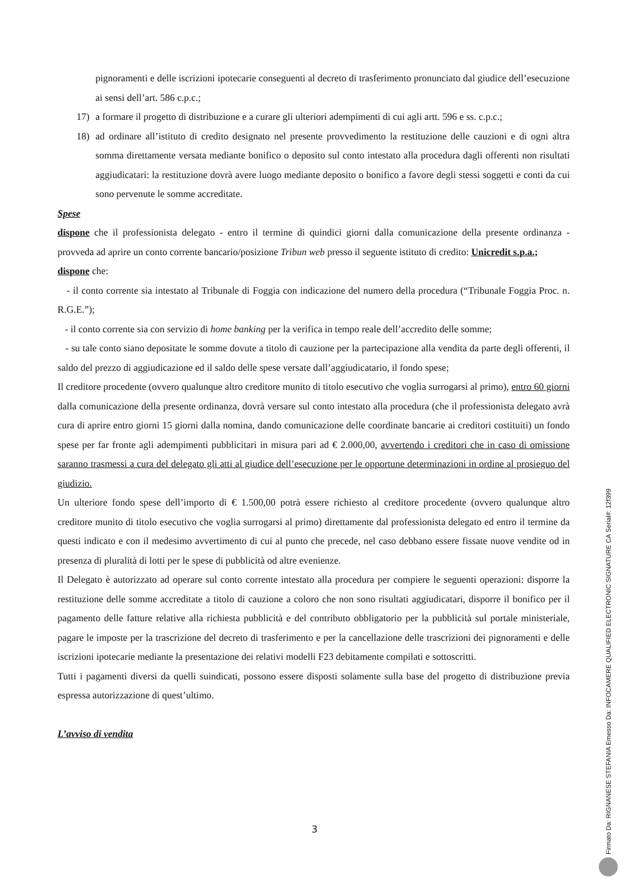pignoramenti e delle iscrizioni ipotecarie conseguenti al decreto di trasferimento pronunciato dal giudice dell’esecuzione ai sensi dell’art. 586 c.p.c.;
17) a formare il progetto di distribuzione e a curare gli ulteriori adempimenti di cui agli artt. 596 e ss. c.p.c.;
18) ad ordinare all’istituto di credito designato nel presente provvedimento la restituzione delle cauzioni e di ogni altra somma direttamente versata mediante bonifico o deposito sul conto intestato alla procedura dagli offerenti non risultati aggiudicatari: la restituzione dovrà avere luogo mediante deposito o bonifico a favore degli stessi soggetti e conti da cui sono pervenute le somme accreditate.
Spese
dispone che il professionista delegato - entro il termine di quindici giorni dalla comunicazione della presente ordinanza - provveda ad aprire un conto corrente bancario/posizione Tribun web presso il seguente istituto di credito: Unicredit s.p.a.;
dispone che:
- il conto corrente sia intestato al Tribunale di Foggia con indicazione del numero della procedura (“Tribunale Foggia Proc. n. R.G.E.”);
- il conto corrente sia con servizio di home banking per la verifica in tempo reale dell’accredito delle somme;
- su tale conto siano depositate le somme dovute a titolo di cauzione per la partecipazione alla vendita da parte degli offerenti, il saldo del prezzo di aggiudicazione ed il saldo delle spese versate dall’aggiudicatario, il fondo spese;
Il creditore procedente (ovvero qualunque altro creditore munito di titolo esecutivo che voglia surrogarsi al primo), entro 60 giorni dalla comunicazione della presente ordinanza, dovrà versare sul conto intestato alla procedura (che il professionista delegato avrà cura di aprire entro giorni 15 giorni dalla nomina, dando comunicazione delle coordinate bancarie ai creditori costituiti) un fondo spese per far fronte agli adempimenti pubblicitari in misura pari ad € 2.000,00, avvertendo i creditori che in caso di omissione saranno trasmessi a cura del delegato gli atti al giudice dell’esecuzione per le opportune determinazioni in ordine al prosieguo del giudizio.
Un ulteriore fondo spese dell’importo di € 1.500,00 potrà essere richiesto al creditore procedente (ovvero qualunque altro creditore munito di titolo esecutivo che voglia surrogarsi al primo) direttamente dal professionista delegato ed entro il termine da questi indicato e con il medesimo avvertimento di cui al punto che precede, nel caso debbano essere fissate nuove vendite od in presenza di pluralità di lotti per le spese di pubblicità od altre evenienze.
Il Delegato è autorizzato ad operare sul conto corrente intestato alla procedura per compiere le seguenti operazioni: disporre la restituzione delle somme accreditate a titolo di cauzione a coloro che non sono risultati aggiudicatari, disporre il bonifico per il pagamento delle fatture relative alla richiesta pubblicità e del contributo obbligatorio per la pubblicità sul portale ministeriale, pagare le imposte per la trascrizione del decreto di trasferimento e per la cancellazione delle trascrizioni dei pignoramenti e delle iscrizioni ipotecarie mediante la presentazione dei relativi modelli F23 debitamente compilati e sottoscritti.
Tutti i pagamenti diversi da quelli suindicati, possono essere disposti solamente sulla base del progetto di distribuzione previa espressa autorizzazione di quest’ultimo.
L’avviso di vendita
3
Firmato Da: RIGNANESE STEFANIA Emesso Da: INFOCAMERE QUALIFIED ELECTRONIC SIGNATURE CA Serial#: 12f399